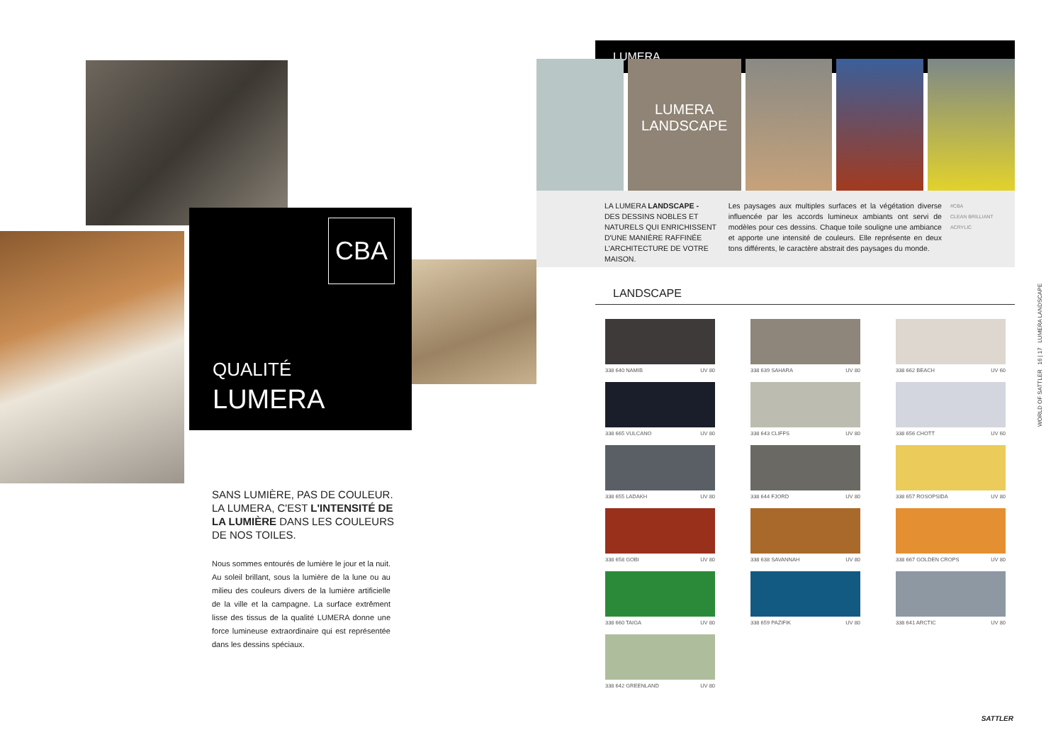CBA
QUALITÉ
LUMERA
SANS LUMIÈRE, PAS DE COULEUR. LA LUMERA, C'EST L'INTENSITÉ DE LA LUMIÈRE DANS LES COULEURS DE NOS TOILES.
Nous sommes entourés de lumière le jour et la nuit. Au soleil brillant, sous la lumière de la lune ou au milieu des couleurs divers de la lumière artificielle de la ville et la campagne. La surface extrêment lisse des tissus de la qualité LUMERA donne une force lumineuse extraordinaire qui est représentée dans les dessins spéciaux.
LUMERA
LUMERA
LANDSCAPE
LA LUMERA LANDSCAPE -
DES DESSINS NOBLES ET NATURELS QUI ENRICHISSENT D'UNE MANIÈRE RAFFINÉE L'ARCHITECTURE DE VOTRE MAISON.
Les paysages aux multiples surfaces et la végétation diverse influencée par les accords lumineux ambiants ont servi de modèles pour ces dessins. Chaque toile souligne une ambiance et apporte une intensité de couleurs. Elle représente en deux tons différents, le caractère abstrait des paysages du monde.
#CBA
CLEAN BRILLIANT ACRYLIC
LANDSCAPE
338 640 NAMIB UV 80
338 639 SAHARA UV 80
338 662 BEACH UV 60
338 665 VULCANO UV 80
338 643 CLIFFS UV 80
338 656 CHOTT UV 60
338 655 LADAKH UV 80
338 644 FJORD UV 80
338 657 ROSOPSIDA UV 80
338 658 GOBI UV 80
338 638 SAVANNAH UV 80
338 667 GOLDEN CROPS UV 80
338 660 TAIGA UV 80
338 659 PAZIFIK UV 80
338 641 ARCTIC UV 80
338 642 GREENLAND UV 80
WORLD OF SATTLER 16 | 17 LUMERA LANDSCAPE
SATTLER